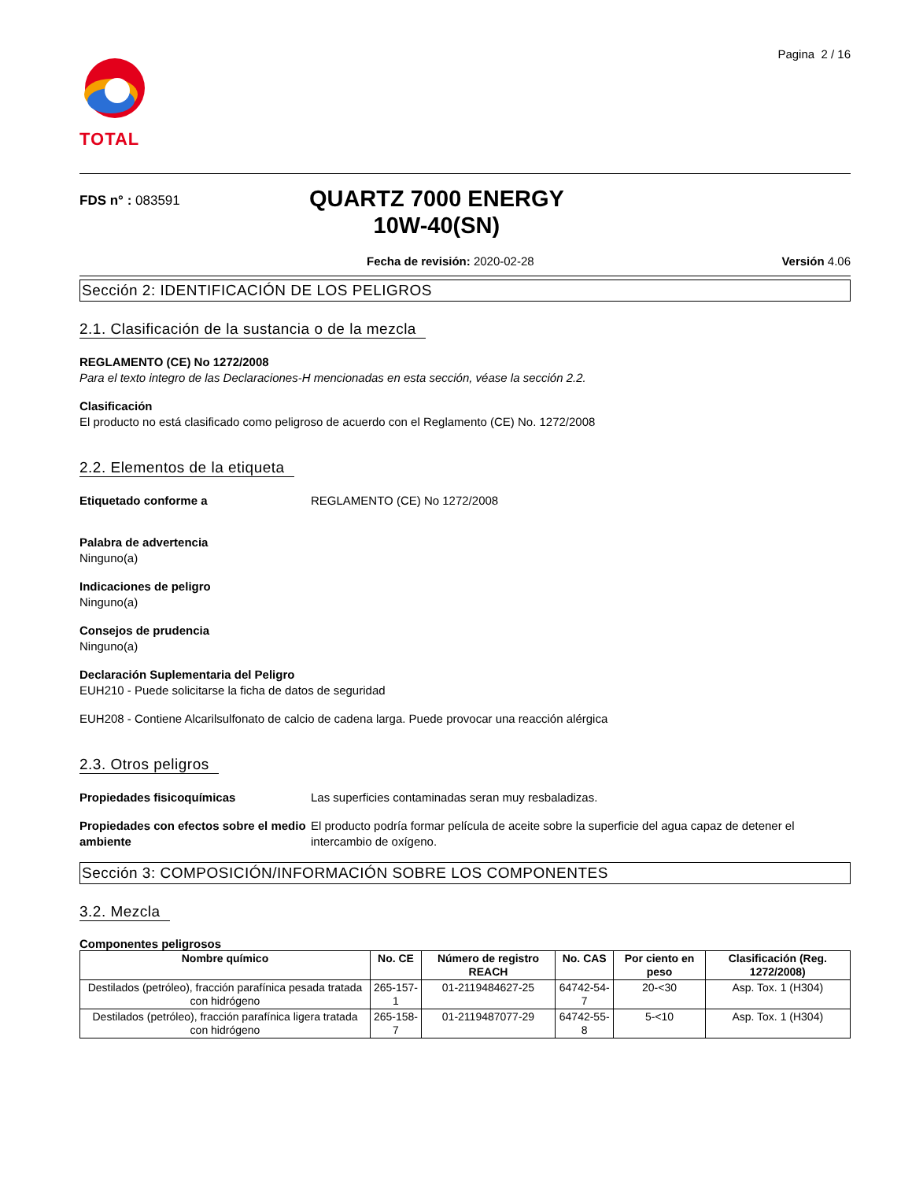TOTAL
Pagina 2 / 16
FDS n° : 083591
QUARTZ 7000 ENERGY
10W-40(SN)
Fecha de revisión: 2020-02-28 Versión 4.06
Sección 2: IDENTIFICACIÓN DE LOS PELIGROS
2.1. Clasificación de la sustancia o de la mezcla
REGLAMENTO (CE) No 1272/2008
Para el texto integro de las Declaraciones-H mencionadas en esta sección, véase la sección 2.2.
Clasificación
El producto no está clasificado como peligroso de acuerdo con el Reglamento (CE) No. 1272/2008
2.2. Elementos de la etiqueta
Etiquetado conforme a REGLAMENTO (CE) No 1272/2008
Palabra de advertencia
Ninguno(a)
Indicaciones de peligro
Ninguno(a)
Consejos de prudencia
Ninguno(a)
Declaración Suplementaria del Peligro
EUH210 - Puede solicitarse la ficha de datos de seguridad
EUH208 - Contiene Alcarilsulfonato de calcio de cadena larga. Puede provocar una reacción alérgica
2.3. Otros peligros
Propiedades fisicoquímicas Las superficies contaminadas seran muy resbaladizas.
Propiedades con efectos sobre el medio ambiente
El producto podría formar película de aceite sobre la superficie del agua capaz de detener el intercambio de oxígeno.
Sección 3: COMPOSICIÓN/INFORMACIÓN SOBRE LOS COMPONENTES
3.2. Mezcla
Componentes peligrosos
| Nombre químico | No. CE | Número de registro REACH | No. CAS | Por ciento en peso | Clasificación (Reg. 1272/2008) |
| --- | --- | --- | --- | --- | --- |
| Destilados (petróleo), fracción parafínica pesada tratada con hidrógeno | 265-157-1 | 01-2119484627-25 | 64742-54-7 | 20-<30 | Asp. Tox. 1 (H304) |
| Destilados (petróleo), fracción parafínica ligera tratada con hidrógeno | 265-158-7 | 01-2119487077-29 | 64742-55-8 | 5-<10 | Asp. Tox. 1 (H304) |